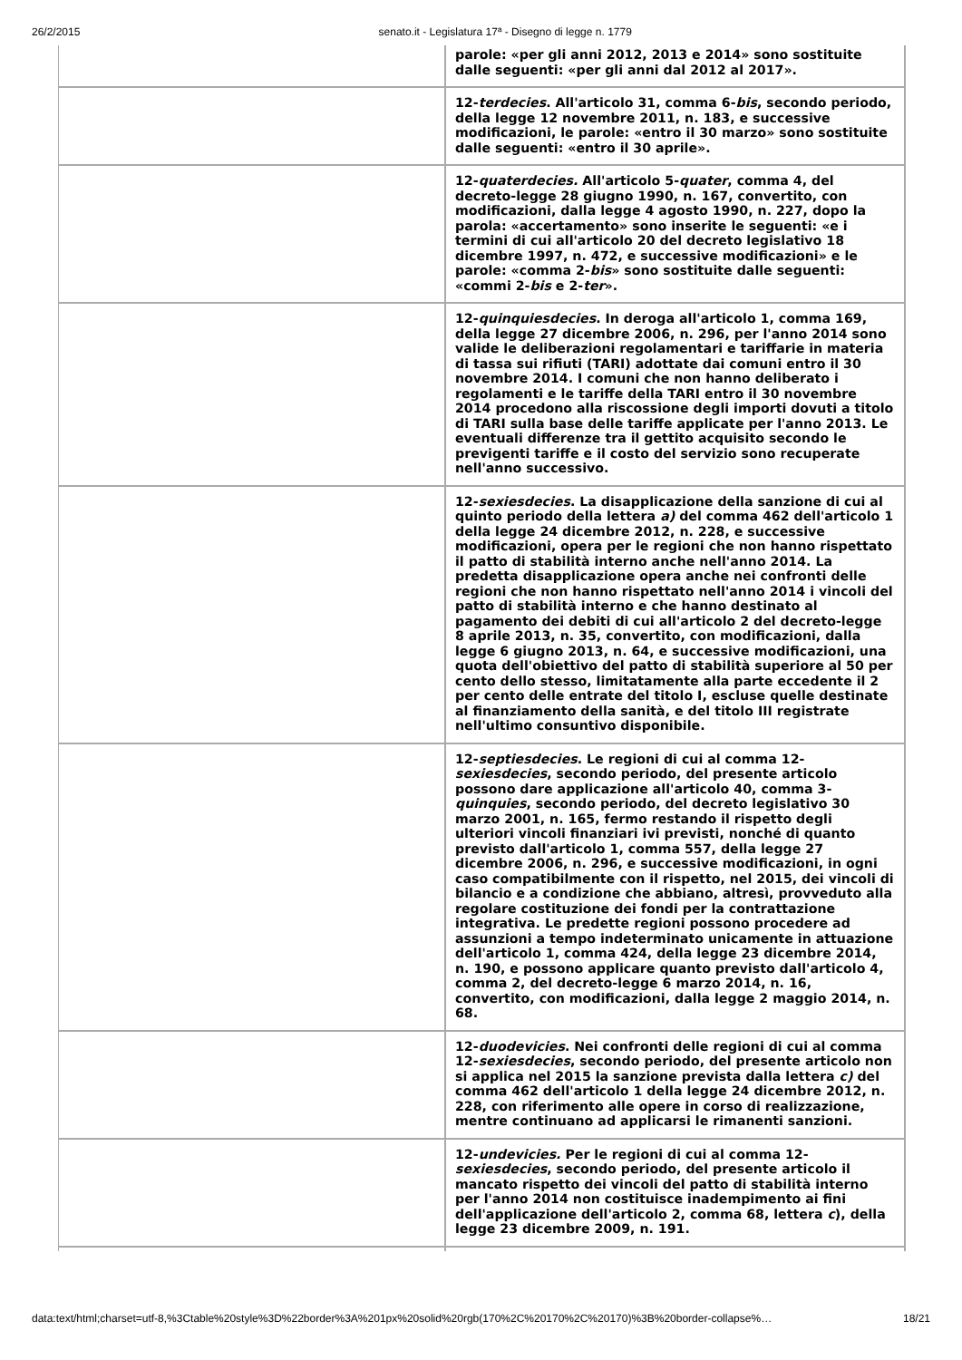26/2/2015 senato.it - Legislatura 17ª - Disegno di legge n. 1779
| | parole: «per gli anni 2012, 2013 e 2014» sono sostituite dalle seguenti: «per gli anni dal 2012 al 2017». |
| | 12- terdecies . All'articolo 31, comma 6- bis , secondo periodo, della legge 12 novembre 2011, n. 183, e successive modificazioni, le parole: «entro il 30 marzo» sono sostituite dalle seguenti: «entro il 30 aprile». |
| | 12- quaterdecies. All'articolo 5- quater , comma 4, del decreto-legge 28 giugno 1990, n. 167, convertito, con modificazioni, dalla legge 4 agosto 1990, n. 227, dopo la parola: «accertamento» sono inserite le seguenti: «e i termini di cui all'articolo 20 del decreto legislativo 18 dicembre 1997, n. 472, e successive modificazioni» e le parole: «comma 2- bis » sono sostituite dalle seguenti: «commi 2- bis e 2- ter ». |
| | 12- quinquiesdecies . In deroga all'articolo 1, comma 169, della legge 27 dicembre 2006, n. 296, per l'anno 2014 sono valide le deliberazioni regolamentari e tariffarie in materia di tassa sui rifiuti (TARI) adottate dai comuni entro il 30 novembre 2014. I comuni che non hanno deliberato i regolamenti e le tariffe della TARI entro il 30 novembre 2014 procedono alla riscossione degli importi dovuti a titolo di TARI sulla base delle tariffe applicate per l'anno 2013. Le eventuali differenze tra il gettito acquisito secondo le previgenti tariffe e il costo del servizio sono recuperate nell'anno successivo. |
| | 12- sexiesdecies . La disapplicazione della sanzione di cui al quinto periodo della lettera a) del comma 462 dell'articolo 1 della legge 24 dicembre 2012, n. 228, e successive modificazioni, opera per le regioni che non hanno rispettato il patto di stabilità interno anche nell'anno 2014. La predetta disapplicazione opera anche nei confronti delle regioni che non hanno rispettato nell'anno 2014 i vincoli del patto di stabilità interno e che hanno destinato al pagamento dei debiti di cui all'articolo 2 del decreto-legge 8 aprile 2013, n. 35, convertito, con modificazioni, dalla legge 6 giugno 2013, n. 64, e successive modificazioni, una quota dell'obiettivo del patto di stabilità superiore al 50 per cento dello stesso, limitatamente alla parte eccedente il 2 per cento delle entrate del titolo I, escluse quelle destinate al finanziamento della sanità, e del titolo III registrate nell'ultimo consuntivo disponibile. |
| | 12- septiesdecies . Le regioni di cui al comma 12- sexiesdecies , secondo periodo, del presente articolo possono dare applicazione all'articolo 40, comma 3- quinquies , secondo periodo, del decreto legislativo 30 marzo 2001, n. 165, fermo restando il rispetto degli ulteriori vincoli finanziari ivi previsti, nonché di quanto previsto dall'articolo 1, comma 557, della legge 27 dicembre 2006, n. 296, e successive modificazioni, in ogni caso compatibilmente con il rispetto, nel 2015, dei vincoli di bilancio e a condizione che abbiano, altresì, provveduto alla regolare costituzione dei fondi per la contrattazione integrativa. Le predette regioni possono procedere ad assunzioni a tempo indeterminato unicamente in attuazione dell'articolo 1, comma 424, della legge 23 dicembre 2014, n. 190, e possono applicare quanto previsto dall'articolo 4, comma 2, del decreto-legge 6 marzo 2014, n. 16, convertito, con modificazioni, dalla legge 2 maggio 2014, n. 68. |
| | 12- duodevicies . Nei confronti delle regioni di cui al comma 12- sexiesdecies , secondo periodo, del presente articolo non si applica nel 2015 la sanzione prevista dalla lettera c) del comma 462 dell'articolo 1 della legge 24 dicembre 2012, n. 228, con riferimento alle opere in corso di realizzazione, mentre continuano ad applicarsi le rimanenti sanzioni. |
| | 12- undevicies. Per le regioni di cui al comma 12- sexiesdecies , secondo periodo, del presente articolo il mancato rispetto dei vincoli del patto di stabilità interno per l'anno 2014 non costituisce inadempimento ai fini dell'applicazione dell'articolo 2, comma 68, lettera c ), della legge 23 dicembre 2009, n. 191. |
data:text/html;charset=utf-8,%3Ctable%20style%3D%22border%3A%201px%20solid%20rgb(170%2C%20170%2C%20170)%3B%20border-collapse%… 18/21